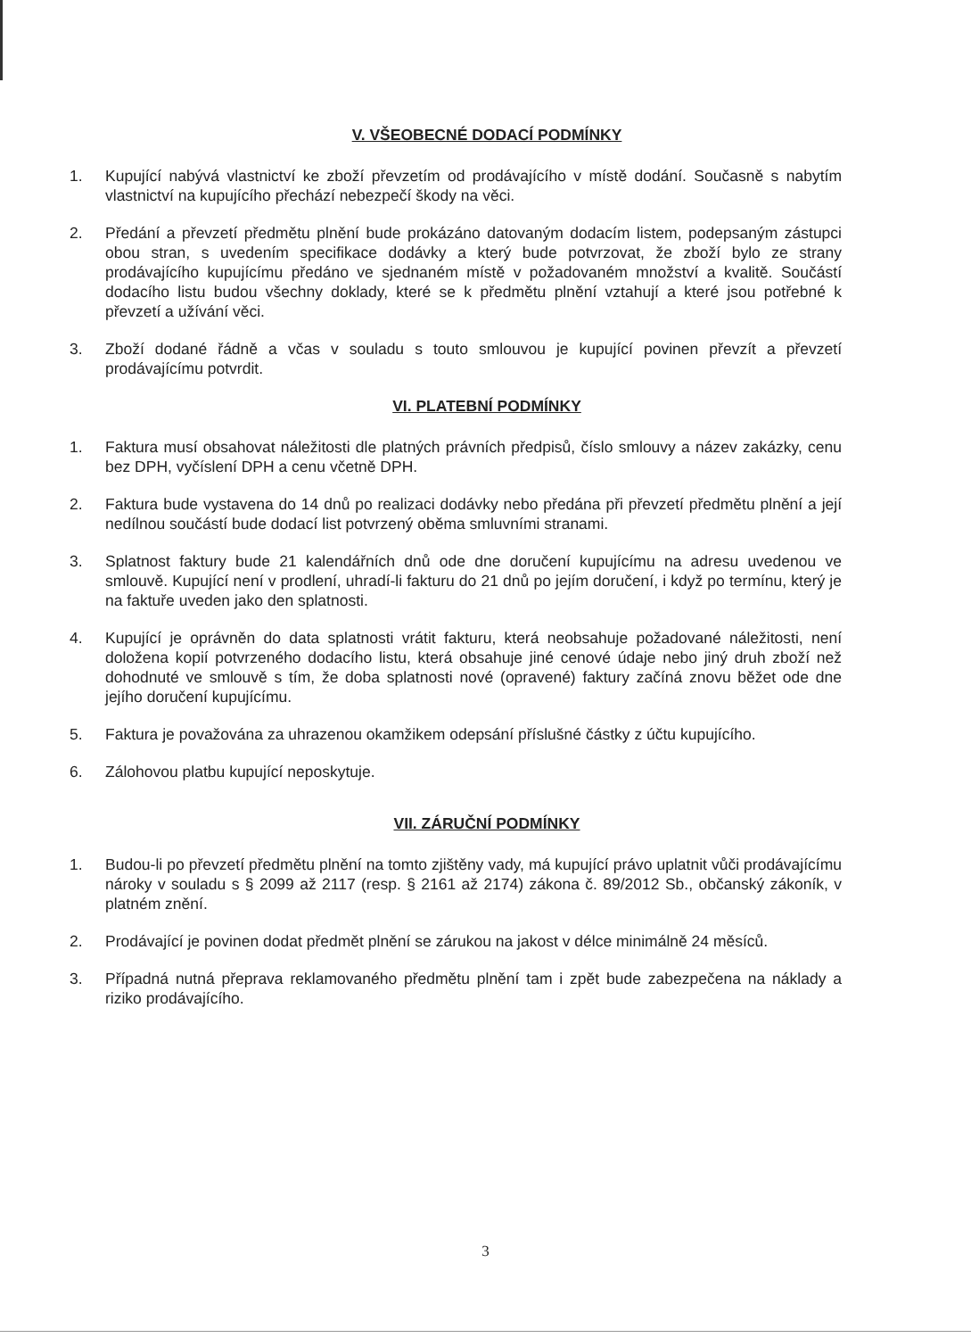V. VŠEOBECNÉ DODACÍ PODMÍNKY
1. Kupující nabývá vlastnictví ke zboží převzetím od prodávajícího v místě dodání. Současně s nabytím vlastnictví na kupujícího přechází nebezpečí škody na věci.
2. Předání a převzetí předmětu plnění bude prokázáno datovaným dodacím listem, podepsaným zástupci obou stran, s uvedením specifikace dodávky a který bude potvrzovat, že zboží bylo ze strany prodávajícího kupujícímu předáno ve sjednaném místě v požadovaném množství a kvalitě. Součástí dodacího listu budou všechny doklady, které se k předmětu plnění vztahují a které jsou potřebné k převzetí a užívání věci.
3. Zboží dodané řádně a včas v souladu s touto smlouvou je kupující povinen převzít a převzetí prodávajícímu potvrdit.
VI. PLATEBNÍ PODMÍNKY
1. Faktura musí obsahovat náležitosti dle platných právních předpisů, číslo smlouvy a název zakázky, cenu bez DPH, vyčíslení DPH a cenu včetně DPH.
2. Faktura bude vystavena do 14 dnů po realizaci dodávky nebo předána při převzetí předmětu plnění a její nedílnou součástí bude dodací list potvrzený oběma smluvními stranami.
3. Splatnost faktury bude 21 kalendářních dnů ode dne doručení kupujícímu na adresu uvedenou ve smlouvě. Kupující není v prodlení, uhradí-li fakturu do 21 dnů po jejím doručení, i když po termínu, který je na faktuře uveden jako den splatnosti.
4. Kupující je oprávněn do data splatnosti vrátit fakturu, která neobsahuje požadované náležitosti, není doložena kopií potvrzeného dodacího listu, která obsahuje jiné cenové údaje nebo jiný druh zboží než dohodnuté ve smlouvě s tím, že doba splatnosti nové (opravené) faktury začíná znovu běžet ode dne jejího doručení kupujícímu.
5. Faktura je považována za uhrazenou okamžikem odepsání příslušné částky z účtu kupujícího.
6. Zálohovou platbu kupující neposkytuje.
VII. ZÁRUČNÍ PODMÍNKY
1. Budou-li po převzetí předmětu plnění na tomto zjištěny vady, má kupující právo uplatnit vůči prodávajícímu nároky v souladu s § 2099 až 2117 (resp. § 2161 až 2174) zákona č. 89/2012 Sb., občanský zákoník, v platném znění.
2. Prodávající je povinen dodat předmět plnění se zárukou na jakost v délce minimálně 24 měsíců.
3. Případná nutná přeprava reklamovaného předmětu plnění tam i zpět bude zabezpečena na náklady a riziko prodávajícího.
3